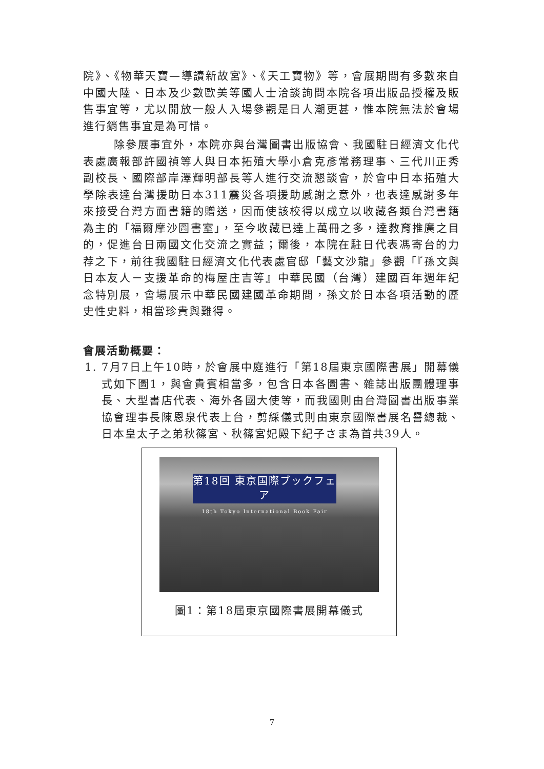院》、《物華天寶—導讀新故宮》、《天工寶物》等，會展期間有多數來自中國大陸、日本及少數歐美等國人士洽談詢問本院各項出版品授權及販售事宜等，尤以開放一般人入場參觀是日人潮更甚，惟本院無法於會場進行銷售事宜是為可惜。
除參展事宜外，本院亦與台灣圖書出版協會、我國駐日經濟文化代表處廣報部許國禎等人與日本拓殖大學小倉克彥常務理事、三代川正秀副校長、國際部岸澤輝明部長等人進行交流懇談會，於會中日本拓殖大學除表達台灣援助日本311震災各項援助感謝之意外，也表達感謝多年來接受台灣方面書籍的贈送，因而使該校得以成立以收藏各類台灣書籍為主的「福爾摩沙圖書室」，至今收藏已達上萬冊之多，達教育推廣之目的，促進台日兩國文化交流之實益；爾後，本院在駐日代表馮寄台的力荐之下，前往我國駐日經濟文化代表處官邸「藝文沙龍」參觀「『孫文與日本友人－支援革命的梅屋庄吉等』中華民國（台灣）建國百年週年紀念特別展，會場展示中華民國建國革命期間，孫文於日本各項活動的歷史性史料，相當珍貴與難得。
會展活動概要：
1. 7月7日上午10時，於會展中庭進行「第18屆東京國際書展」開幕儀式如下圖1，與會貴賓相當多，包含日本各圖書、雜誌出版團體理事長、大型書店代表、海外各國大使等，而我國則由台灣圖書出版事業協會理事長陳恩泉代表上台，剪綵儀式則由東京國際書展名譽總裁、日本皇太子之弟秋篠宮、秋篠宮妃殿下紀子さま為首共39人。
第18回 東京国際ブックフェア
18th Tokyo International Book Fair
圖1：第18屆東京國際書展開幕儀式
7